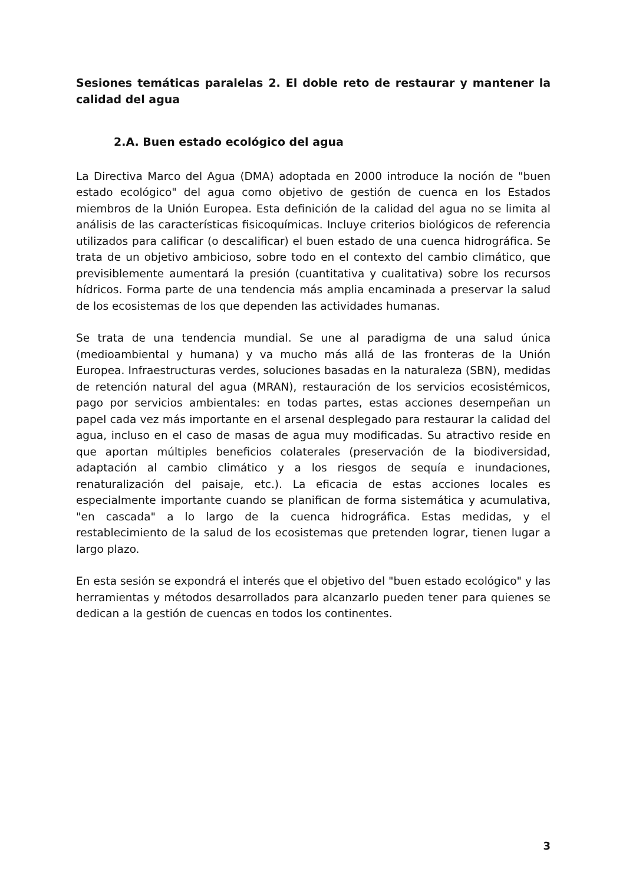Sesiones temáticas paralelas 2. El doble reto de restaurar y mantener la calidad del agua
2.A. Buen estado ecológico del agua
La Directiva Marco del Agua (DMA) adoptada en 2000 introduce la noción de "buen estado ecológico" del agua como objetivo de gestión de cuenca en los Estados miembros de la Unión Europea. Esta definición de la calidad del agua no se limita al análisis de las características fisicoquímicas. Incluye criterios biológicos de referencia utilizados para calificar (o descalificar) el buen estado de una cuenca hidrográfica. Se trata de un objetivo ambicioso, sobre todo en el contexto del cambio climático, que previsiblemente aumentará la presión (cuantitativa y cualitativa) sobre los recursos hídricos. Forma parte de una tendencia más amplia encaminada a preservar la salud de los ecosistemas de los que dependen las actividades humanas.
Se trata de una tendencia mundial. Se une al paradigma de una salud única (medioambiental y humana) y va mucho más allá de las fronteras de la Unión Europea. Infraestructuras verdes, soluciones basadas en la naturaleza (SBN), medidas de retención natural del agua (MRAN), restauración de los servicios ecosistémicos, pago por servicios ambientales: en todas partes, estas acciones desempeñan un papel cada vez más importante en el arsenal desplegado para restaurar la calidad del agua, incluso en el caso de masas de agua muy modificadas. Su atractivo reside en que aportan múltiples beneficios colaterales (preservación de la biodiversidad, adaptación al cambio climático y a los riesgos de sequía e inundaciones, renaturalización del paisaje, etc.). La eficacia de estas acciones locales es especialmente importante cuando se planifican de forma sistemática y acumulativa, "en cascada" a lo largo de la cuenca hidrográfica. Estas medidas, y el restablecimiento de la salud de los ecosistemas que pretenden lograr, tienen lugar a largo plazo.
En esta sesión se expondrá el interés que el objetivo del "buen estado ecológico" y las herramientas y métodos desarrollados para alcanzarlo pueden tener para quienes se dedican a la gestión de cuencas en todos los continentes.
3